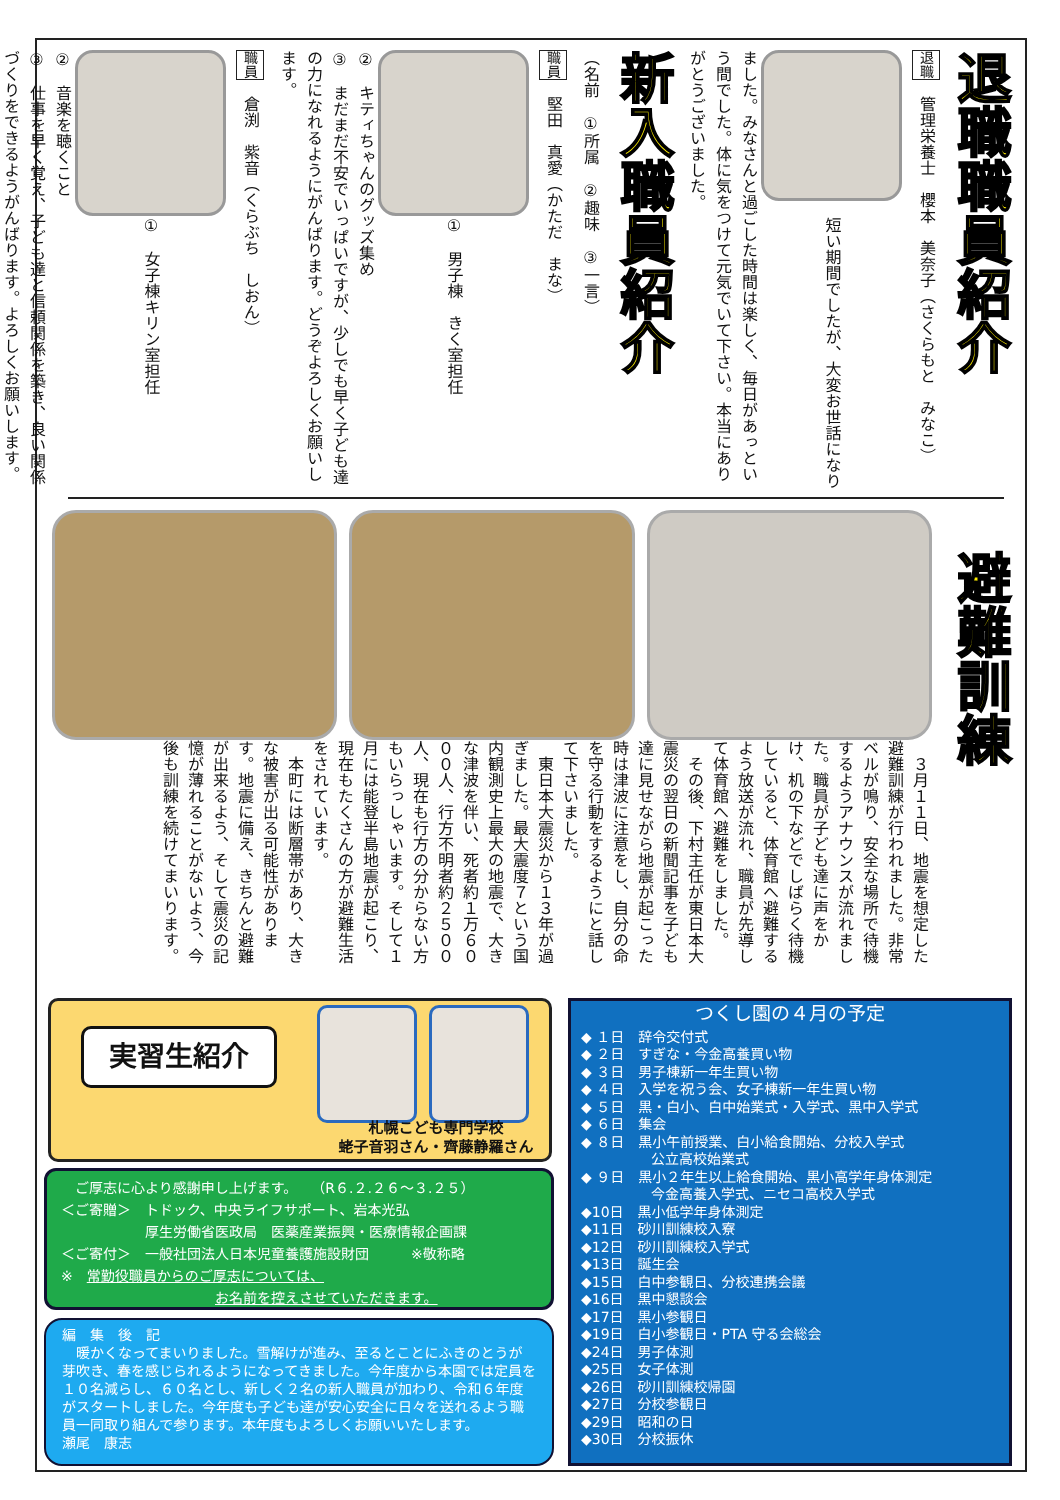退職職員紹介
退職　管理栄養士　櫻本　美奈子（さくらもと　みなこ）
　短い期間でしたが、大変お世話になりました。みなさんと過ごした時間は楽しく、毎日があっという間でした。体に気をつけて元気でいて下さい。本当にありがとうございました。
新入職員紹介
（名前　①所属　②趣味　③一言）
職員　堅田　真愛（かただ　まな）
①　男子棟　きく室担任
②　キティちゃんのグッズ集め
③　まだまだ不安でいっぱいですが、少しでも早く子ども達の力になれるようにがんばります。どうぞよろしくお願いします。
職員　倉渕　紫音（くらぶち　しおん）
①　女子棟キリン室担任
②　音楽を聴くこと
③　仕事を早く覚え、子ども達と信頼関係を築き、良い関係づくりをできるようがんばります。よろしくお願いします。
避難訓練
　３月１１日、地震を想定した避難訓練が行われました。非常ベルが鳴り、安全な場所で待機するようアナウンスが流れました。職員が子ども達に声をかけ、机の下などでしばらく待機していると、体育館へ避難するよう放送が流れ、職員が先導して体育館へ避難をしました。
　その後、下村主任が東日本大震災の翌日の新聞記事を子ども達に見せながら地震が起こった時は津波に注意をし、自分の命を守る行動をするようにと話して下さいました。
　東日本大震災から１３年が過ぎました。最大震度７という国内観測史上最大の地震で、大きな津波を伴い、死者約１万６０００人、行方不明者約２５００人、現在も行方の分からない方もいらっしゃいます。そして１月には能登半島地震が起こり、現在もたくさんの方が避難生活をされています。
　本町には断層帯があり、大きな被害が出る可能性があります。地震に備え、きちんと避難が出来るよう、そして震災の記憶が薄れることがないよう、今後も訓練を続けてまいります。
実習生紹介
札幌こども専門学校
蛯子音羽さん・齊藤静羅さん
　ご厚志に心より感謝申し上げます。　　（R６.２.２６～３.２５）
＜ご寄贈＞　トドック、中央ライフサポート、岩本光弘
　　　　　　厚生労働省医政局　医薬産業振興・医療情報企画課
＜ご寄付＞　一般社団法人日本児童養護施設財団　　　※敬称略
※　常勤役職員からのご厚志については、
　　　　　　　　　　　お名前を控えさせていただきます。
編　集　後　記
　暖かくなってまいりました。雪解けが進み、至るとことにふきのとうが芽吹き、春を感じられるようになってきました。今年度から本園では定員を１０名減らし、６０名とし、新しく２名の新人職員が加わり、令和６年度がスタートしました。今年度も子ども達が安心安全に日々を送れるよう職員一同取り組んで参ります。本年度もよろしくお願いいたします。　　　　　　　　瀬尾　康志
つくし園の４月の予定
◆ １日　辞令交付式
◆ ２日　すぎな・今金高養買い物
◆ ３日　男子棟新一年生買い物
◆ ４日　入学を祝う会、女子棟新一年生買い物
◆ ５日　黒・白小、白中始業式・入学式、黒中入学式
◆ ６日　集会
◆ ８日　黒小午前授業、白小給食開始、分校入学式
　　　　　公立高校始業式
◆ ９日　黒小２年生以上給食開始、黒小高学年身体測定
　　　　　今金高養入学式、ニセコ高校入学式
◆10日　黒小低学年身体測定
◆11日　砂川訓練校入寮
◆12日　砂川訓練校入学式
◆13日　誕生会
◆15日　白中参観日、分校連携会議
◆16日　黒中懇談会
◆17日　黒小参観日
◆19日　白小参観日・PTA 守る会総会
◆24日　男子体測
◆25日　女子体測
◆26日　砂川訓練校帰園
◆27日　分校参観日
◆29日　昭和の日
◆30日　分校振休